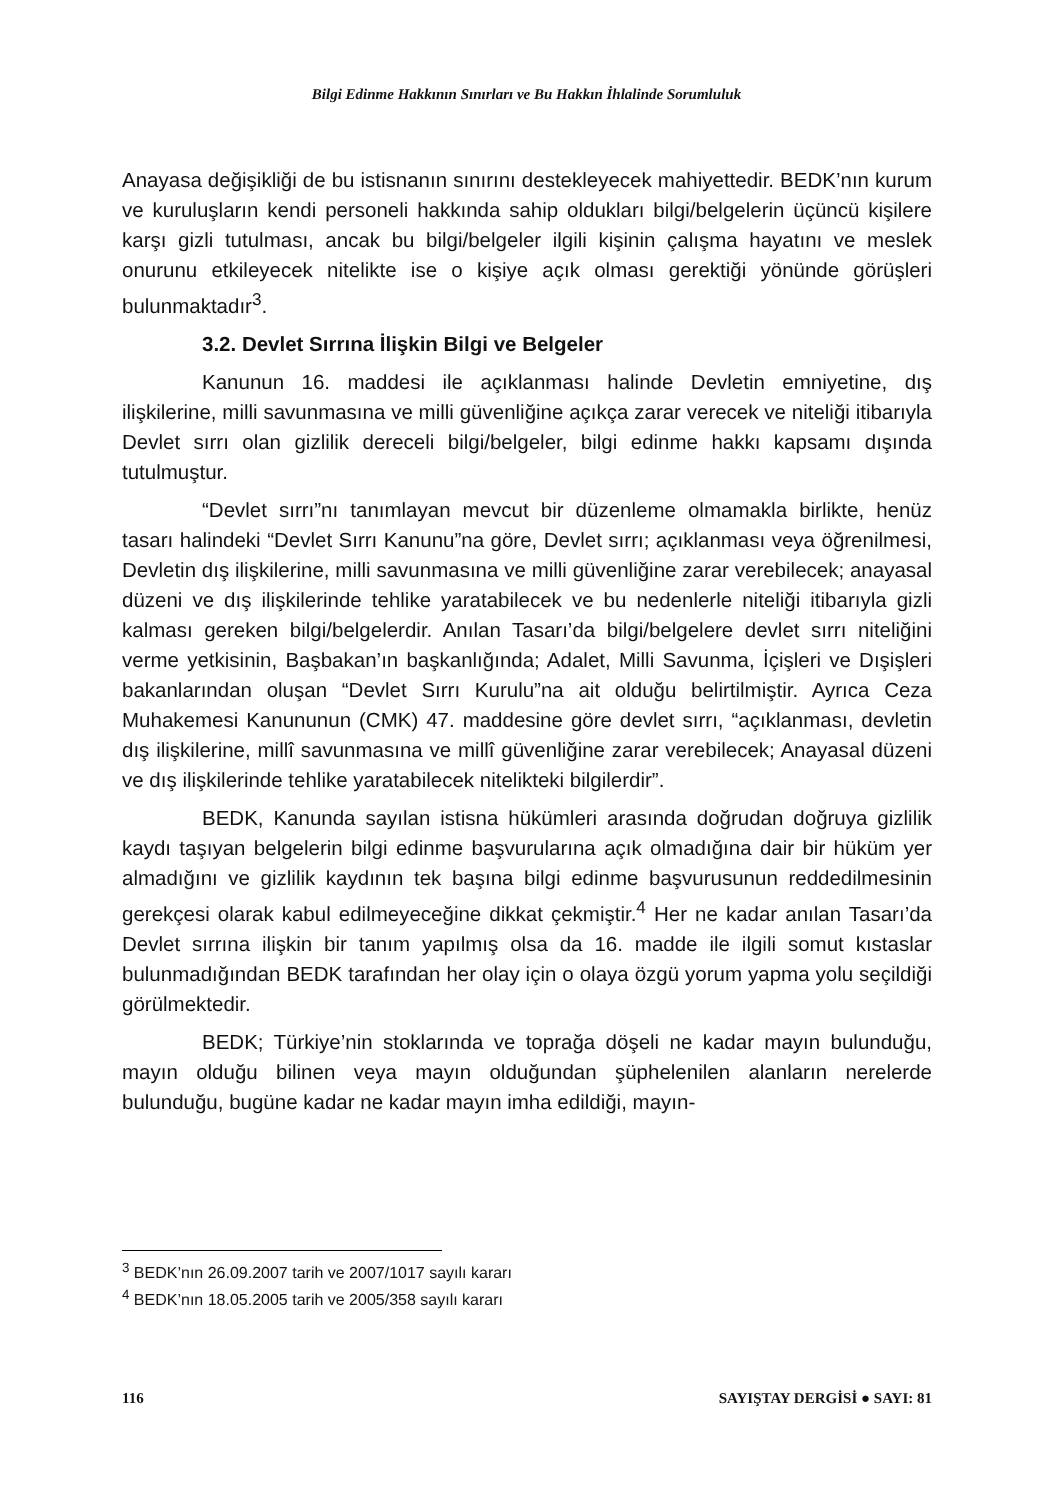Bilgi Edinme Hakkının Sınırları ve Bu Hakkın İhlalinde Sorumluluk
Anayasa değişikliği de bu istisnanın sınırını destekleyecek mahiyettedir. BEDK’nın kurum ve kuruluşların kendi personeli hakkında sahip oldukları bilgi/belgelerin üçüncü kişilere karşı gizli tutulması, ancak bu bilgi/belgeler ilgili kişinin çalışma hayatını ve meslek onurunu etkileyecek nitelikte ise o kişiye açık olması gerektiği yönünde görüşleri bulunmaktadır<sup>3</sup>.
3.2. Devlet Sırrına İlişkin Bilgi ve Belgeler
Kanunun 16. maddesi ile açıklanması halinde Devletin emniyetine, dış ilişkilerine, milli savunmasına ve milli güvenliğine açıkça zarar verecek ve niteliği itibarıyla Devlet sırrı olan gizlilik dereceli bilgi/belgeler, bilgi edinme hakkı kapsamı dışında tutulmuştur.
“Devlet sırrı”nı tanımlayan mevcut bir düzenleme olmamakla birlikte, henüz tasarı halindeki “Devlet Sırrı Kanunu”na göre, Devlet sırrı; açıklanması veya öğrenilmesi, Devletin dış ilişkilerine, milli savunmasına ve milli güvenliğine zarar verebilecek; anayasal düzeni ve dış ilişkilerinde tehlike yaratabilecek ve bu nedenlerle niteliği itibarıyla gizli kalması gereken bilgi/belgelerdir. Anılan Tasarı’da bilgi/belgelere devlet sırrı niteliğini verme yetkisinin, Başbakan’ın başkanlığında; Adalet, Milli Savunma, İçişleri ve Dışişleri bakanlarından oluşan “Devlet Sırrı Kurulu”na ait olduğu belirtilmiştir. Ayrıca Ceza Muhakemesi Kanununun (CMK) 47. maddesine göre devlet sırrı, “açıklanması, devletin dış ilişkilerine, millî savunmasına ve millî güvenliğine zarar verebilecek; Anayasal düzeni ve dış ilişkilerinde tehlike yaratabilecek nitelikteki bilgilerdir”.
BEDK, Kanunda sayılan istisna hükümleri arasında doğrudan doğruya gizlilik kaydı taşıyan belgelerin bilgi edinme başvurularına açık olmadığına dair bir hüküm yer almadığını ve gizlilik kaydının tek başına bilgi edinme başvurusunun reddedilmesinin gerekçesi olarak kabul edilmeyeceğine dikkat çekmiştir.<sup>4</sup> Her ne kadar anılan Tasarı’da Devlet sırrına ilişkin bir tanım yapılmış olsa da 16. madde ile ilgili somut kıstaslar bulunmadığından BEDK tarafından her olay için o olaya özgü yorum yapma yolu seçildiği görülmektedir.
BEDK; Türkiye’nin stoklarında ve toprağa döşeli ne kadar mayın bulunduğu, mayın olduğu bilinen veya mayın olduğundan şüphelenilen alanların nerelerde bulunduğu, bugüne kadar ne kadar mayın imha edildiği, mayın-
<sup>3</sup> BEDK’nın 26.09.2007 tarih ve 2007/1017 sayılı kararı
<sup>4</sup> BEDK’nın 18.05.2005 tarih ve 2005/358 sayılı kararı
116 SAYIŞTAY DERGİSİ ● SAYI: 81